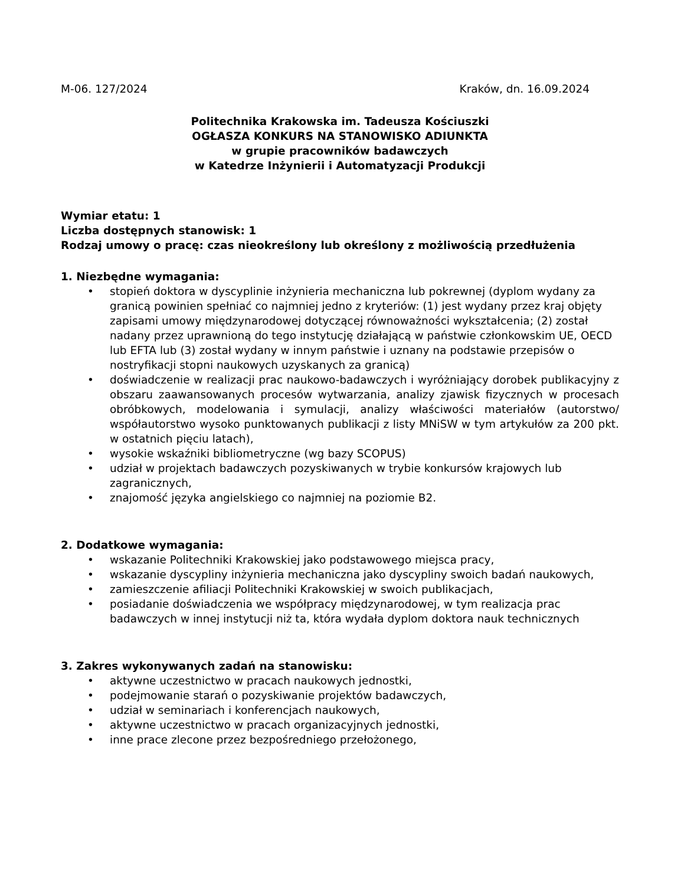M-06. 127/2024 Kraków, dn. 16.09.2024
Politechnika Krakowska im. Tadeusza Kościuszki
OGŁASZA KONKURS NA STANOWISKO ADIUNKTA
w grupie pracowników badawczych
w Katedrze Inżynierii i Automatyzacji Produkcji
Wymiar etatu: 1
Liczba dostępnych stanowisk: 1
Rodzaj umowy o pracę: czas nieokreślony lub określony z możliwością przedłużenia
1. Niezbędne wymagania:
• stopień doktora w dyscyplinie inżynieria mechaniczna lub pokrewnej (dyplom wydany za granicą powinien spełniać co najmniej jedno z kryteriów: (1) jest wydany przez kraj objęty zapisami umowy międzynarodowej dotyczącej równoważności wykształcenia; (2) został nadany przez uprawnioną do tego instytucję działającą w państwie członkowskim UE, OECD lub EFTA lub (3) został wydany w innym państwie i uznany na podstawie przepisów o nostryfikacji stopni naukowych uzyskanych za granicą)
• doświadczenie w realizacji prac naukowo-badawczych i wyróżniający dorobek publikacyjny z obszaru zaawansowanych procesów wytwarzania, analizy zjawisk fizycznych w procesach obróbkowych, modelowania i symulacji, analizy właściwości materiałów (autorstwo/ współautorstwo wysoko punktowanych publikacji z listy MNiSW w tym artykułów za 200 pkt. w ostatnich pięciu latach),
• wysokie wskaźniki bibliometryczne (wg bazy SCOPUS)
• udział w projektach badawczych pozyskiwanych w trybie konkursów krajowych lub zagranicznych,
• znajomość języka angielskiego co najmniej na poziomie B2.
2. Dodatkowe wymagania:
• wskazanie Politechniki Krakowskiej jako podstawowego miejsca pracy,
• wskazanie dyscypliny inżynieria mechaniczna jako dyscypliny swoich badań naukowych,
• zamieszczenie afiliacji Politechniki Krakowskiej w swoich publikacjach,
• posiadanie doświadczenia we współpracy międzynarodowej, w tym realizacja prac badawczych w innej instytucji niż ta, która wydała dyplom doktora nauk technicznych
3. Zakres wykonywanych zadań na stanowisku:
• aktywne uczestnictwo w pracach naukowych jednostki,
• podejmowanie starań o pozyskiwanie projektów badawczych,
• udział w seminariach i konferencjach naukowych,
• aktywne uczestnictwo w pracach organizacyjnych jednostki,
• inne prace zlecone przez bezpośredniego przełożonego,